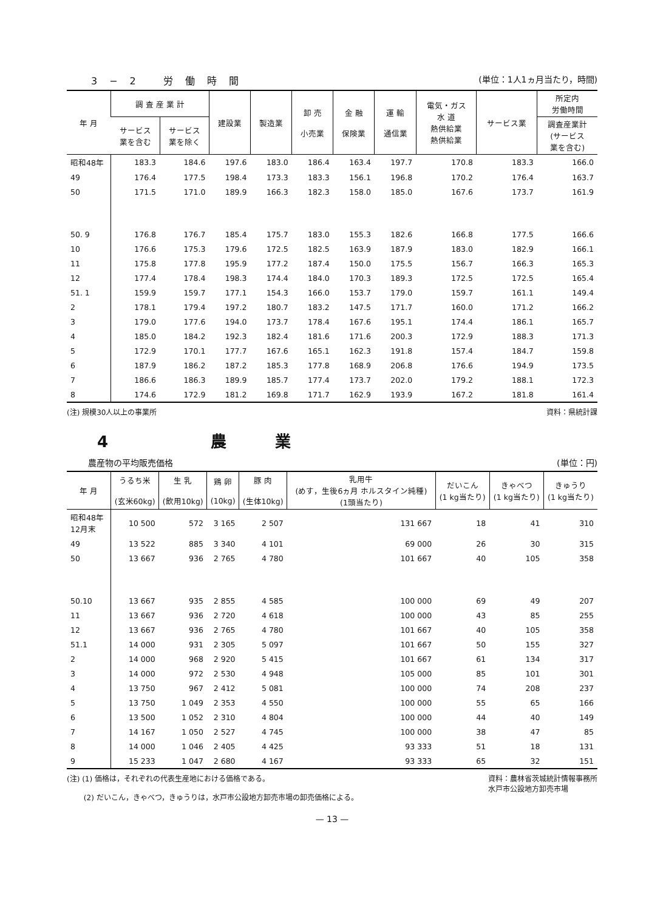3−2 労働時間 (単位：1人1ヵ月当たり，時間)
| 年 月 | 調 査 産 業 計 | | 建設業 | 製造業 | 卸 売 小売業 | 金 融 保険業 | 運 輸 通信業 | 電気・ガス 水 道 熱供給業 熱供給業 | サービス業 | 所定内 労働時間 |
| --- | --- | --- | --- | --- | --- | --- | --- | --- | --- | --- |
| | サービス 業を含む | サービス 業を除く | | | | | | | | 調査産業計 (サービス 業を含む) |
| 昭和48年 | 183.3 | 184.6 | 197.6 | 183.0 | 186.4 | 163.4 | 197.7 | 170.8 | 183.3 | 166.0 |
| 49 | 176.4 | 177.5 | 198.4 | 173.3 | 183.3 | 156.1 | 196.8 | 170.2 | 176.4 | 163.7 |
| 50 | 171.5 | 171.0 | 189.9 | 166.3 | 182.3 | 158.0 | 185.0 | 167.6 | 173.7 | 161.9 |
| 50. 9 | 176.8 | 176.7 | 185.4 | 175.7 | 183.0 | 155.3 | 182.6 | 166.8 | 177.5 | 166.6 |
| 10 | 176.6 | 175.3 | 179.6 | 172.5 | 182.5 | 163.9 | 187.9 | 183.0 | 182.9 | 166.1 |
| 11 | 175.8 | 177.8 | 195.9 | 177.2 | 187.4 | 150.0 | 175.5 | 156.7 | 166.3 | 165.3 |
| 12 | 177.4 | 178.4 | 198.3 | 174.4 | 184.0 | 170.3 | 189.3 | 172.5 | 172.5 | 165.4 |
| 51. 1 | 159.9 | 159.7 | 177.1 | 154.3 | 166.0 | 153.7 | 179.0 | 159.7 | 161.1 | 149.4 |
| 2 | 178.1 | 179.4 | 197.2 | 180.7 | 183.2 | 147.5 | 171.7 | 160.0 | 171.2 | 166.2 |
| 3 | 179.0 | 177.6 | 194.0 | 173.7 | 178.4 | 167.6 | 195.1 | 174.4 | 186.1 | 165.7 |
| 4 | 185.0 | 184.2 | 192.3 | 182.4 | 181.6 | 171.6 | 200.3 | 172.9 | 188.3 | 171.3 |
| 5 | 172.9 | 170.1 | 177.7 | 167.6 | 165.1 | 162.3 | 191.8 | 157.4 | 184.7 | 159.8 |
| 6 | 187.9 | 186.2 | 187.2 | 185.3 | 177.8 | 168.9 | 206.8 | 176.6 | 194.9 | 173.5 |
| 7 | 186.6 | 186.3 | 189.9 | 185.7 | 177.4 | 173.7 | 202.0 | 179.2 | 188.1 | 172.3 |
| 8 | 174.6 | 172.9 | 181.2 | 169.8 | 171.7 | 162.9 | 193.9 | 167.2 | 181.8 | 161.4 |
(注) 規模30人以上の事業所 資料：県統計課
4 農業
農産物の平均販売価格 (単位：円)
| 年 月 | うるち米 (玄米60kg) | 生 乳 (飲用10kg) | 鶏 卵 (10kg) | 豚 肉 (生体10kg) | 乳用牛 (めす，生後6ヵ月 ホルスタイン純種) (1頭当たり) | だいこん (1 kg当たり) | きゃべつ (1 kg当たり) | きゅうり (1 kg当たり) |
| --- | --- | --- | --- | --- | --- | --- | --- | --- |
| 昭和48年12月末 | 10 500 | 572 | 3 165 | 2 507 | 131 667 | 18 | 41 | 310 |
| 49 | 13 522 | 885 | 3 340 | 4 101 | 69 000 | 26 | 30 | 315 |
| 50 | 13 667 | 936 | 2 765 | 4 780 | 101 667 | 40 | 105 | 358 |
| 50.10 | 13 667 | 935 | 2 855 | 4 585 | 100 000 | 69 | 49 | 207 |
| 11 | 13 667 | 936 | 2 720 | 4 618 | 100 000 | 43 | 85 | 255 |
| 12 | 13 667 | 936 | 2 765 | 4 780 | 101 667 | 40 | 105 | 358 |
| 51.1 | 14 000 | 931 | 2 305 | 5 097 | 101 667 | 50 | 155 | 327 |
| 2 | 14 000 | 968 | 2 920 | 5 415 | 101 667 | 61 | 134 | 317 |
| 3 | 14 000 | 972 | 2 530 | 4 948 | 105 000 | 85 | 101 | 301 |
| 4 | 13 750 | 967 | 2 412 | 5 081 | 100 000 | 74 | 208 | 237 |
| 5 | 13 750 | 1 049 | 2 353 | 4 550 | 100 000 | 55 | 65 | 166 |
| 6 | 13 500 | 1 052 | 2 310 | 4 804 | 100 000 | 44 | 40 | 149 |
| 7 | 14 167 | 1 050 | 2 527 | 4 745 | 100 000 | 38 | 47 | 85 |
| 8 | 14 000 | 1 046 | 2 405 | 4 425 | 93 333 | 51 | 18 | 131 |
| 9 | 15 233 | 1 047 | 2 680 | 4 167 | 93 333 | 65 | 32 | 151 |
(注) (1) 価格は，それぞれの代表生産地における価格である。
　　 (2) だいこん，きゃべつ，きゅうりは，水戸市公設地方卸売市場の卸売価格による。 資料：農林省茨城統計情報事務所
水戸市公設地方卸売市場
— 13 —